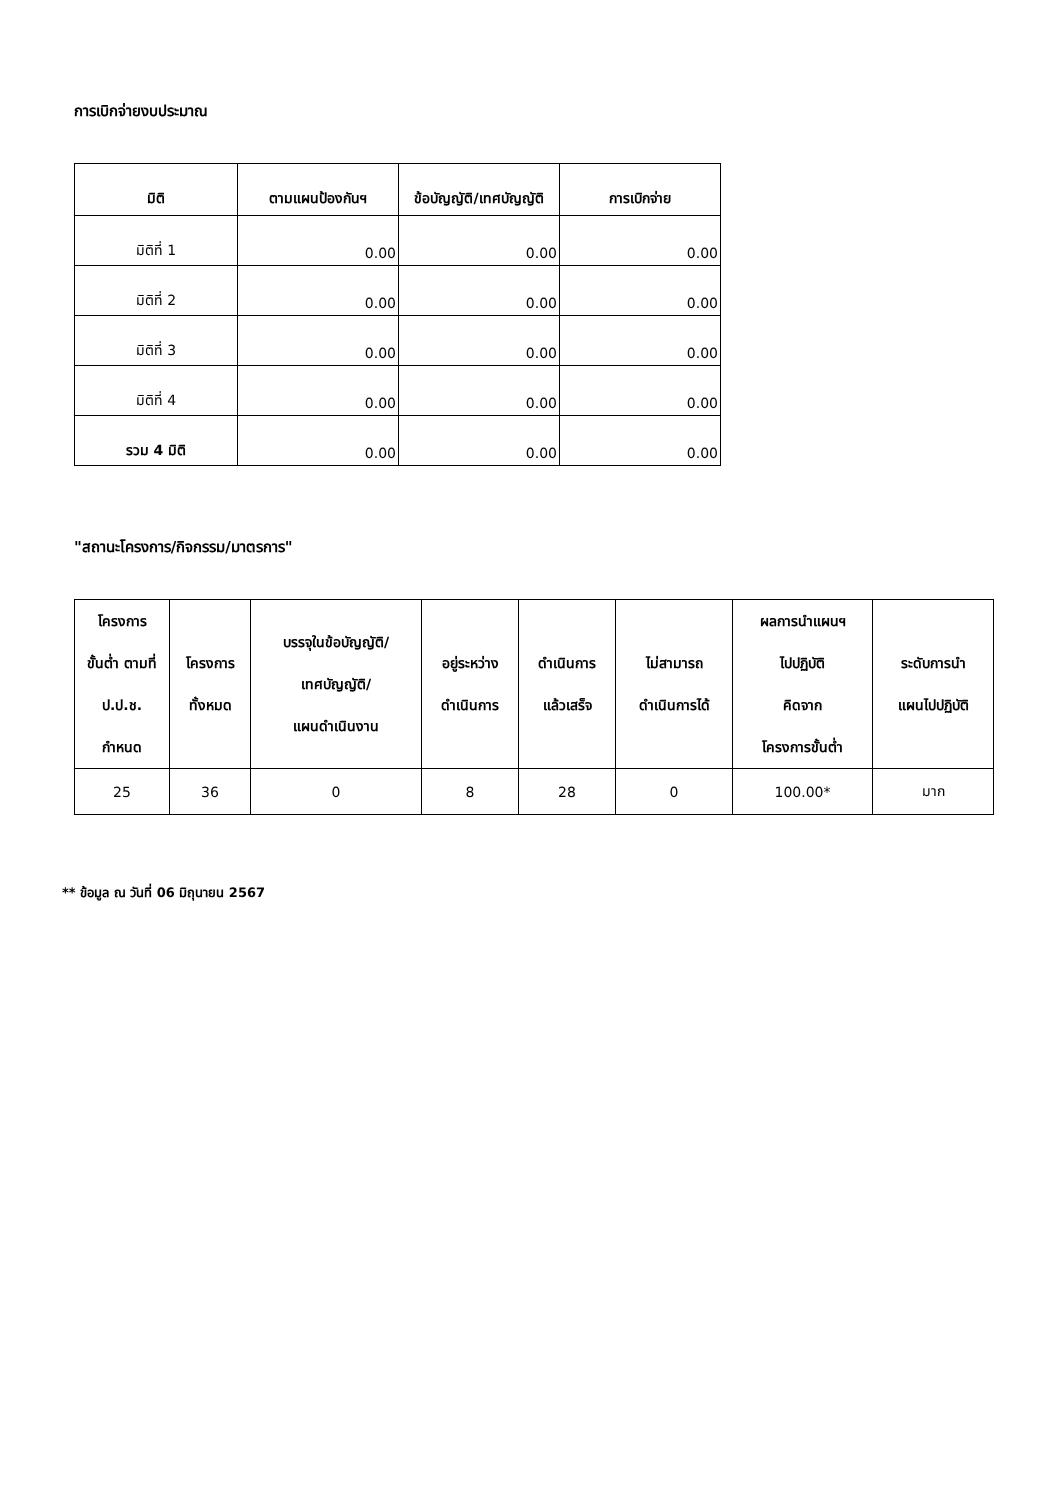การเบิกจ่ายงบประมาณ
| มิติ | ตามแผนป้องกันฯ | ข้อบัญญัติ/เทศบัญญัติ | การเบิกจ่าย |
| --- | --- | --- | --- |
| มิติที่ 1 | 0.00 | 0.00 | 0.00 |
| มิติที่ 2 | 0.00 | 0.00 | 0.00 |
| มิติที่ 3 | 0.00 | 0.00 | 0.00 |
| มิติที่ 4 | 0.00 | 0.00 | 0.00 |
| รวม 4 มิติ | 0.00 | 0.00 | 0.00 |
"สถานะโครงการ/กิจกรรม/มาตรการ"
| โครงการ ขั้นต่ำ ตามที่ ป.ป.ช. กำหนด | โครงการ ทั้งหมด | บรรจุในข้อบัญญัติ/ เทศบัญญัติ/ แผนดำเนินงาน | อยู่ระหว่าง ดำเนินการ | ดำเนินการ แล้วเสร็จ | ไม่สามารถ ดำเนินการได้ | ผลการนำแผนฯ ไปปฏิบัติ คิดจาก โครงการขั้นต่ำ | ระดับการนำ แผนไปปฏิบัติ |
| --- | --- | --- | --- | --- | --- | --- | --- |
| 25 | 36 | 0 | 8 | 28 | 0 | 100.00* | มาก |
** ข้อมูล ณ วันที่ 06 มิถุนายน 2567